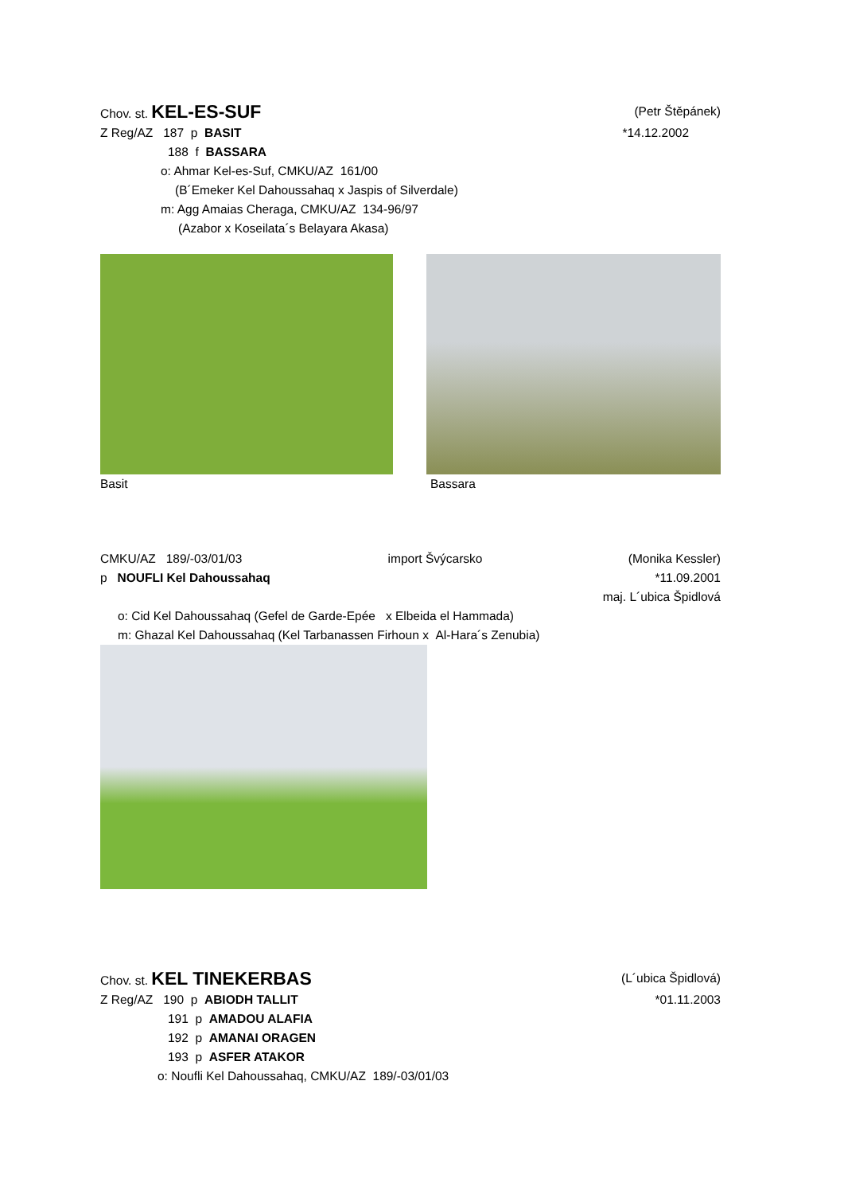Chov. st. KEL-ES-SUF (Petr Štěpánek)
Z Reg/AZ 187 p BASIT *14.12.2002
188 f BASSARA
o: Ahmar Kel-es-Suf, CMKU/AZ 161/00
(B´Emeker Kel Dahoussahaq x Jaspis of Silverdale)
m: Agg Amaias Cheraga, CMKU/AZ 134-96/97
(Azabor x Koseilata´s Belayara Akasa)
Basit Bassara
CMKU/AZ 189/-03/01/03 import Švýcarsko (Monika Kessler)
p NOUFLI Kel Dahoussahaq *11.09.2001
maj. L´ubica Špidlová
o: Cid Kel Dahoussahaq (Gefel de Garde-Epée x Elbeida el Hammada)
m: Ghazal Kel Dahoussahaq (Kel Tarbanassen Firhoun x Al-Hara´s Zenubia)
Chov. st. KEL TINEKERBAS (L´ubica Špidlová)
Z Reg/AZ 190 p ABIODH TALLIT *01.11.2003
191 p AMADOU ALAFIA
192 p AMANAI ORAGEN
193 p ASFER ATAKOR
o: Noufli Kel Dahoussahaq, CMKU/AZ 189/-03/01/03